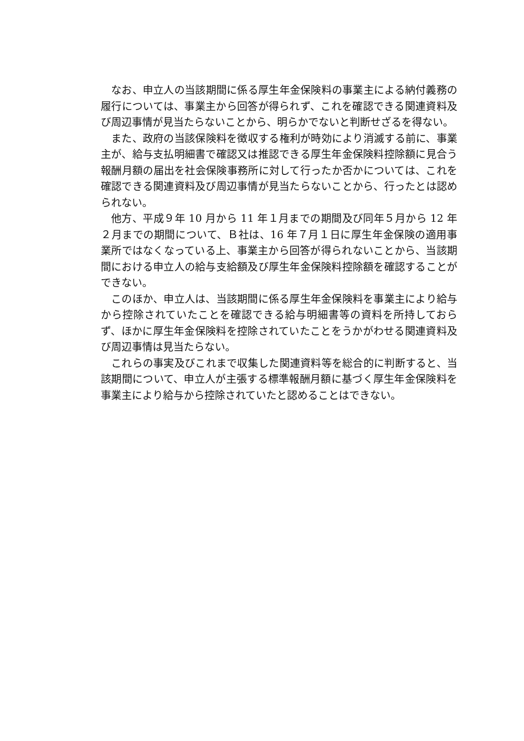なお、申立人の当該期間に係る厚生年金保険料の事業主による納付義務の履行については、事業主から回答が得られず、これを確認できる関連資料及び周辺事情が見当たらないことから、明らかでないと判断せざるを得ない。
また、政府の当該保険料を徴収する権利が時効により消滅する前に、事業主が、給与支払明細書で確認又は推認できる厚生年金保険料控除額に見合う報酬月額の届出を社会保険事務所に対して行ったか否かについては、これを確認できる関連資料及び周辺事情が見当たらないことから、行ったとは認められない。
他方、平成９年 10 月から 11 年１月までの期間及び同年５月から 12 年２月までの期間について、Ｂ社は、16 年７月１日に厚生年金保険の適用事業所ではなくなっている上、事業主から回答が得られないことから、当該期間における申立人の給与支給額及び厚生年金保険料控除額を確認することができない。
このほか、申立人は、当該期間に係る厚生年金保険料を事業主により給与から控除されていたことを確認できる給与明細書等の資料を所持しておらず、ほかに厚生年金保険料を控除されていたことをうかがわせる関連資料及び周辺事情は見当たらない。
これらの事実及びこれまで収集した関連資料等を総合的に判断すると、当該期間について、申立人が主張する標準報酬月額に基づく厚生年金保険料を事業主により給与から控除されていたと認めることはできない。